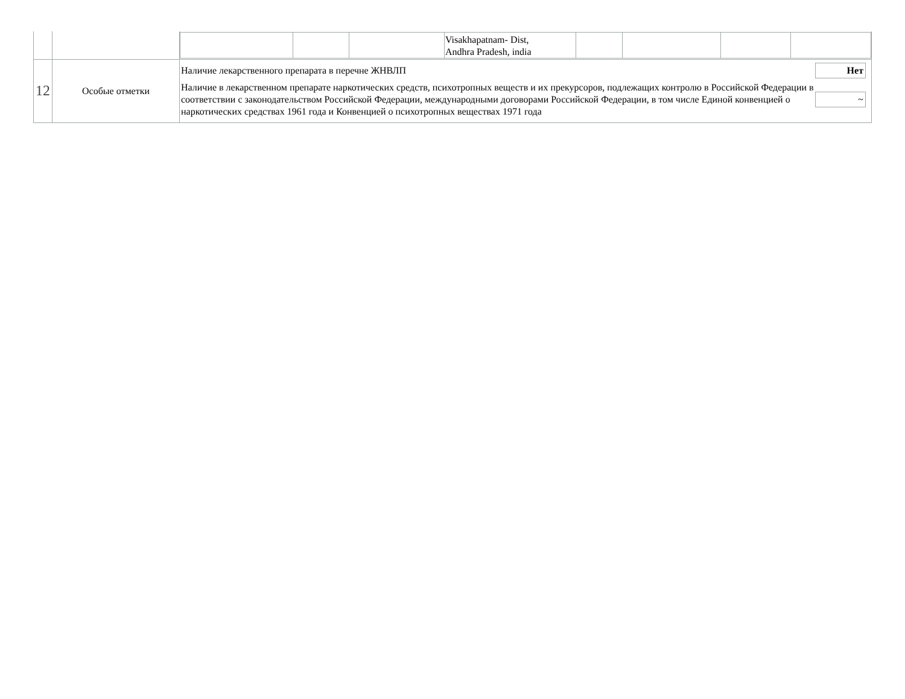| | | / / / / Visakhapatnam- Dist, Andhra Pradesh, india / / / / / |
| 12 | Особые отметки | / Наличие лекарственного препарата в перечне ЖНВЛП / Нет / / Наличие в лекарственном препарате наркотических средств, психотропных веществ и их прекурсоров, подлежащих контролю в Российской Федерации в соответствии с законодательством Российской Федерации, международными договорами Российской Федерации, в том числе Единой конвенцией о наркотических средствах 1961 года и Конвенцией о психотропных веществах 1971 года / ~ / |